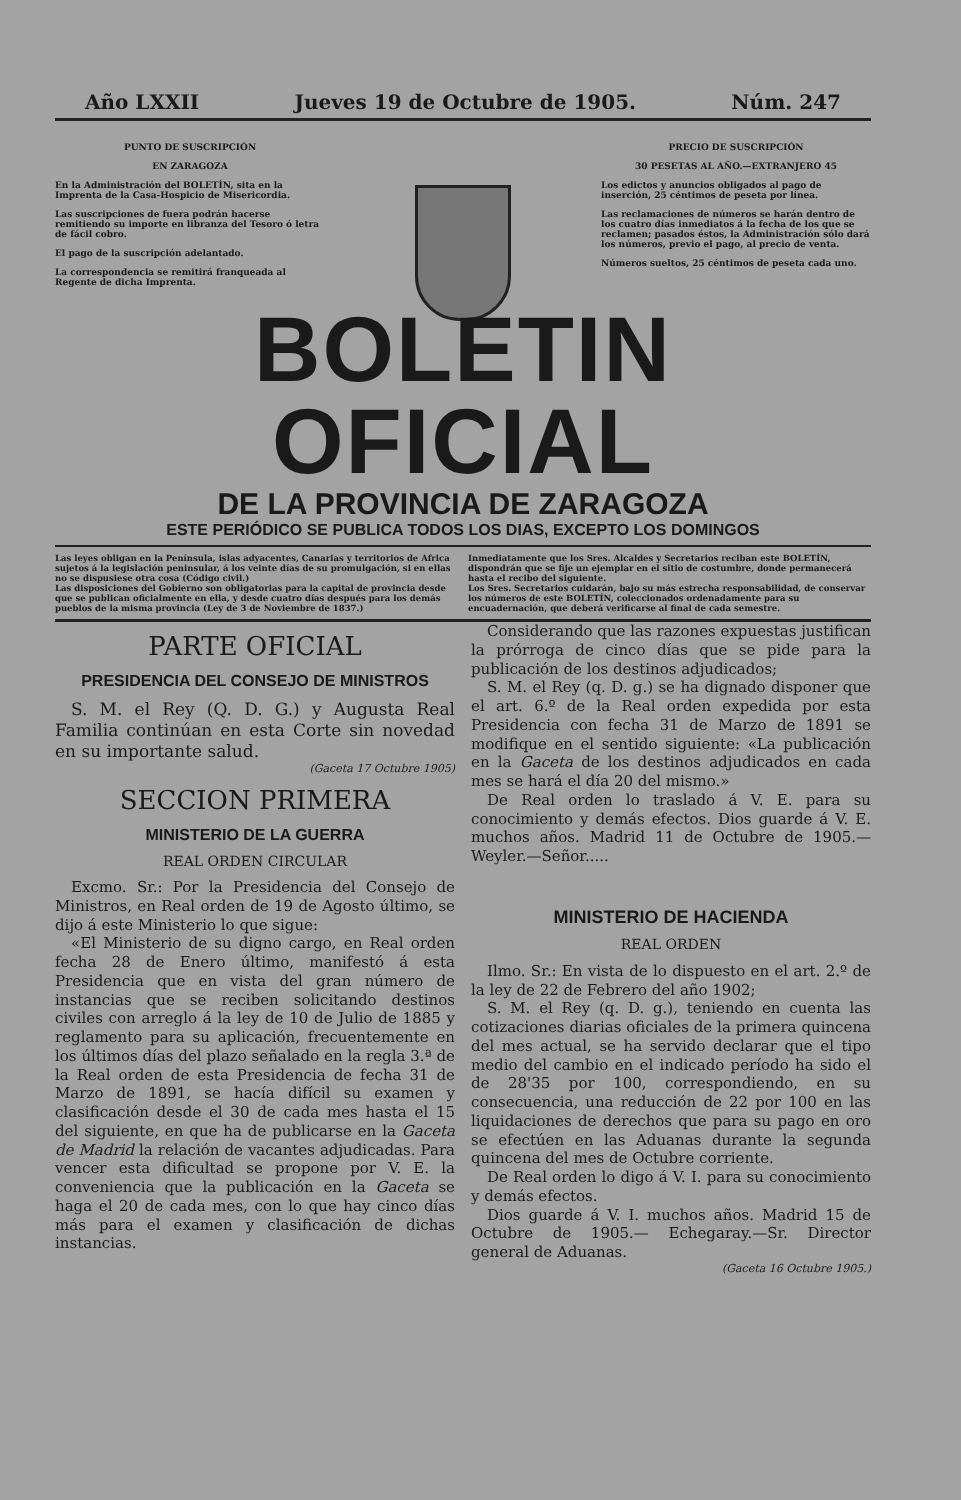Año LXXII Jueves 19 de Octubre de 1905. Núm. 247
PUNTO DE SUSCRIPCIÓN
EN ZARAGOZA
En la Administración del BOLETÍN, sita en la Imprenta de la Casa-Hospicio de Misericordia.
Las suscripciones de fuera podrán hacerse remitiendo su importe en libranza del Tesoro ó letra de fácil cobro.
El pago de la suscripción adelantado.
La correspondencia se remitirá franqueada al Regente de dicha Imprenta.
PRECIO DE SUSCRIPCIÓN
30 PESETAS AL AÑO.—EXTRANJERO 45
Los edictos y anuncios obligados al pago de inserción, 25 céntimos de peseta por línea.
Las reclamaciones de números se harán dentro de los cuatro días inmediatos á la fecha de los que se reclamen; pasados éstos, la Administración sólo dará los números, previo el pago, al precio de venta.
Números sueltos, 25 céntimos de peseta cada uno.
BOLETIN OFICIAL
DE LA PROVINCIA DE ZARAGOZA
ESTE PERIÓDICO SE PUBLICA TODOS LOS DIAS, EXCEPTO LOS DOMINGOS
Las leyes obligan en la Península, islas adyacentes, Canarias y territorios de Africa sujetos á la legislación peninsular, á los veinte días de su promulgación, si en ellas no se dispusiese otra cosa (Código civil.)
Las disposiciones del Gobierno son obligatorias para la capital de provincia desde que se publican oficialmente en ella, y desde cuatro días después para los demás pueblos de la misma provincia (Ley de 3 de Noviembre de 1837.)
Inmediatamente que los Sres. Alcaldes y Secretarios reciban este BOLETÍN, dispondrán que se fije un ejemplar en el sitio de costumbre, donde permanecerá hasta el recibo del siguiente.
Los Sres. Secretarios cuidarán, bajo su más estrecha responsabilidad, de conservar los números de este BOLETÍN, coleccionados ordenadamente para su encuadernación, que deberá verificarse al final de cada semestre.
PARTE OFICIAL
PRESIDENCIA DEL CONSEJO DE MINISTROS
S. M. el Rey (Q. D. G.) y Augusta Real Familia continúan en esta Corte sin novedad en su importante salud.
(Gaceta 17 Octubre 1905)
SECCION PRIMERA
MINISTERIO DE LA GUERRA
REAL ORDEN CIRCULAR
Excmo. Sr.: Por la Presidencia del Consejo de Ministros, en Real orden de 19 de Agosto último, se dijo á este Ministerio lo que sigue:
«El Ministerio de su digno cargo, en Real orden fecha 28 de Enero último, manifestó á esta Presidencia que en vista del gran número de instancias que se reciben solicitando destinos civiles con arreglo á la ley de 10 de Julio de 1885 y reglamento para su aplicación, frecuentemente en los últimos días del plazo señalado en la regla 3.ª de la Real orden de esta Presidencia de fecha 31 de Marzo de 1891, se hacía difícil su examen y clasificación desde el 30 de cada mes hasta el 15 del siguiente, en que ha de publicarse en la Gaceta de Madrid la relación de vacantes adjudicadas. Para vencer esta dificultad se propone por V. E. la conveniencia que la publicación en la Gaceta se haga el 20 de cada mes, con lo que hay cinco días más para el examen y clasificación de dichas instancias.
Considerando que las razones expuestas justifican la prórroga de cinco días que se pide para la publicación de los destinos adjudicados;
S. M. el Rey (q. D. g.) se ha dignado disponer que el art. 6.º de la Real orden expedida por esta Presidencia con fecha 31 de Marzo de 1891 se modifique en el sentido siguiente: «La publicación en la Gaceta de los destinos adjudicados en cada mes se hará el día 20 del mismo.»
De Real orden lo traslado á V. E. para su conocimiento y demás efectos. Dios guarde á V. E. muchos años. Madrid 11 de Octubre de 1905.—Weyler.—Señor.....
MINISTERIO DE HACIENDA
REAL ORDEN
Ilmo. Sr.: En vista de lo dispuesto en el art. 2.º de la ley de 22 de Febrero del año 1902;
S. M. el Rey (q. D. g.), teniendo en cuenta las cotizaciones diarias oficiales de la primera quincena del mes actual, se ha servido declarar que el tipo medio del cambio en el indicado período ha sido el de 28'35 por 100, correspondiendo, en su consecuencia, una reducción de 22 por 100 en las liquidaciones de derechos que para su pago en oro se efectúen en las Aduanas durante la segunda quincena del mes de Octubre corriente.
De Real orden lo digo á V. I. para su conocimiento y demás efectos.
Dios guarde á V. I. muchos años. Madrid 15 de Octubre de 1905.— Echegaray.—Sr. Director general de Aduanas.
(Gaceta 16 Octubre 1905.)